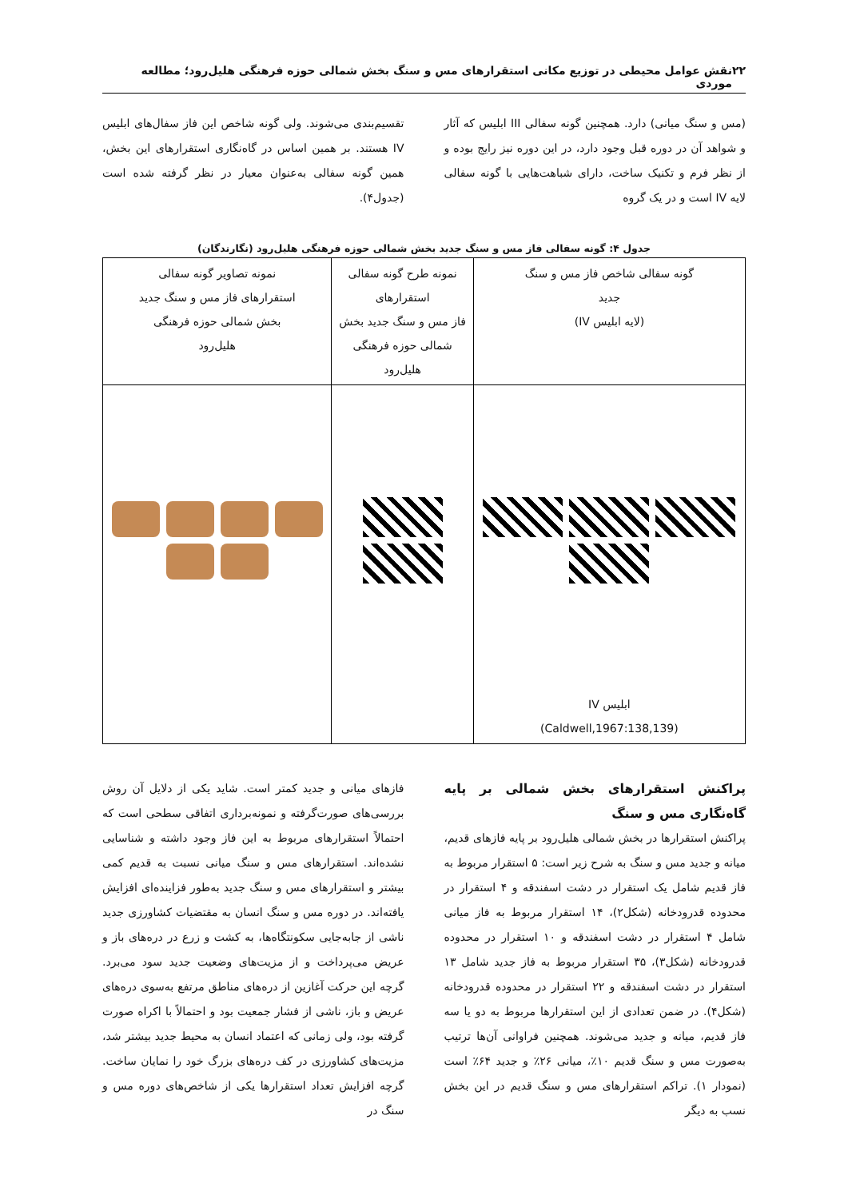۲۲ نقش عوامل محیطی در توزیع مکانی استقرارهای مس و سنگ بخش شمالی حوزه فرهنگی هلیل‌رود؛ مطالعه موردی
(مس و سنگ میانی) دارد. همچنین گونه سفالی III ابلیس که آثار و شواهد آن در دوره قبل وجود دارد، در این دوره نیز رایج بوده و از نظر فرم و تکنیک ساخت، دارای شباهت‌هایی با گونه سفالی لایه IV است و در یک گروه
تقسیم‌بندی می‌شوند. ولی گونه شاخص این فاز سفال‌های ابلیس IV هستند. بر همین اساس در گاه‌نگاری استقرارهای این بخش، همین گونه سفالی به‌عنوان معیار در نظر گرفته شده است (جدول۴).
جدول ۴: گونه سفالی فاز مس و سنگ جدید بخش شمالی حوزه فرهنگی هلیل‌رود (نگارندگان)
| گونه سفالی شاخص فاز مس و سنگ جدید (لایه ابلیس IV) | نمونه طرح گونه سفالی استقرارهای فاز مس و سنگ جدید بخش شمالی حوزه فرهنگی هلیل‌رود | نمونه تصاویر گونه سفالی استقرارهای فاز مس و سنگ جدید بخش شمالی حوزه فرهنگی هلیل‌رود |
| --- | --- | --- |
| ابلیس IV (Caldwell,1967:138,139) | | |
پراکنش استقرارهای بخش شمالی بر پایه گاه‌نگاری مس و سنگ
پراکنش استقرارها در بخش شمالی هلیل‌رود بر پایه فازهای قدیم، میانه و جدید مس و سنگ به شرح زیر است: ۵ استقرار مربوط به فاز قدیم شامل یک استقرار در دشت اسفندقه و ۴ استقرار در محدوده قدرودخانه (شکل۲)، ۱۴ استقرار مربوط به فاز میانی شامل ۴ استقرار در دشت اسفندقه و ۱۰ استقرار در محدوده قدرودخانه (شکل۳)، ۳۵ استقرار مربوط به فاز جدید شامل ۱۳ استقرار در دشت اسفندقه و ۲۲ استقرار در محدوده قدرودخانه (شکل۴). در ضمن تعدادی از این استقرارها مربوط به دو یا سه فاز قدیم، میانه و جدید می‌شوند. همچنین فراوانی آن‌ها ترتیب به‌صورت مس و سنگ قدیم ۱۰٪، میانی ۲۶٪ و جدید ۶۴٪ است (نمودار ۱). تراکم استقرارهای مس و سنگ قدیم در این بخش نسب به دیگر
فازهای میانی و جدید کمتر است. شاید یکی از دلایل آن روش بررسی‌های صورت‌گرفته و نمونه‌برداری اتفاقی سطحی است که احتمالاً استقرارهای مربوط به این فاز وجود داشته و شناسایی نشده‌اند. استقرارهای مس و سنگ میانی نسبت به قدیم کمی بیشتر و استقرارهای مس و سنگ جدید به‌طور فزاینده‌ای افزایش یافته‌اند. در دوره مس و سنگ انسان به مقتضیات کشاورزی جدید ناشی از جابه‌جایی سکونتگاه‌ها، به کشت و زرع در دره‌های باز و عریض می‌پرداخت و از مزیت‌های وضعیت جدید سود می‌برد. گرچه این حرکت آغازین از دره‌های مناطق مرتفع به‌سوی دره‌های عریض و باز، ناشی از فشار جمعیت بود و احتمالاً با اکراه صورت گرفته بود، ولی زمانی که اعتماد انسان به محیط جدید بیشتر شد، مزیت‌های کشاورزی در کف دره‌های بزرگ خود را نمایان ساخت. گرچه افزایش تعداد استقرارها یکی از شاخص‌های دوره مس و سنگ در